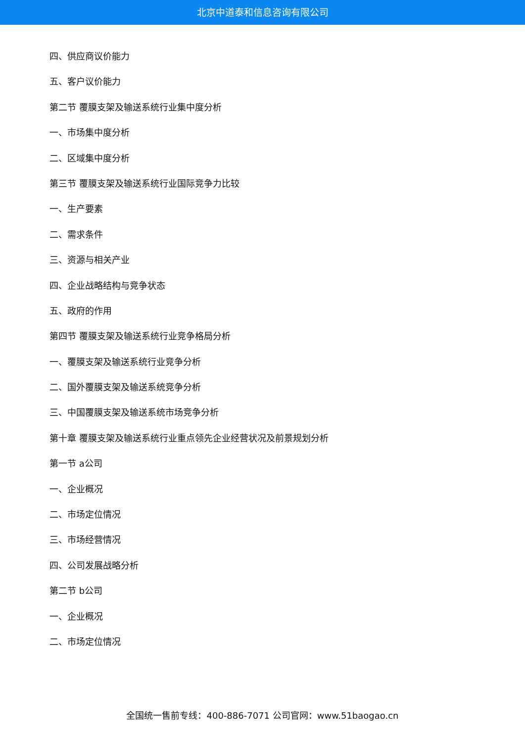北京中道泰和信息咨询有限公司
四、供应商议价能力
五、客户议价能力
第二节 覆膜支架及输送系统行业集中度分析
一、市场集中度分析
二、区域集中度分析
第三节 覆膜支架及输送系统行业国际竞争力比较
一、生产要素
二、需求条件
三、资源与相关产业
四、企业战略结构与竞争状态
五、政府的作用
第四节 覆膜支架及输送系统行业竞争格局分析
一、覆膜支架及输送系统行业竞争分析
二、国外覆膜支架及输送系统竞争分析
三、中国覆膜支架及输送系统市场竞争分析
第十章 覆膜支架及输送系统行业重点领先企业经营状况及前景规划分析
第一节 a公司
一、企业概况
二、市场定位情况
三、市场经营情况
四、公司发展战略分析
第二节 b公司
一、企业概况
二、市场定位情况
全国统一售前专线：400-886-7071 公司官网：www.51baogao.cn